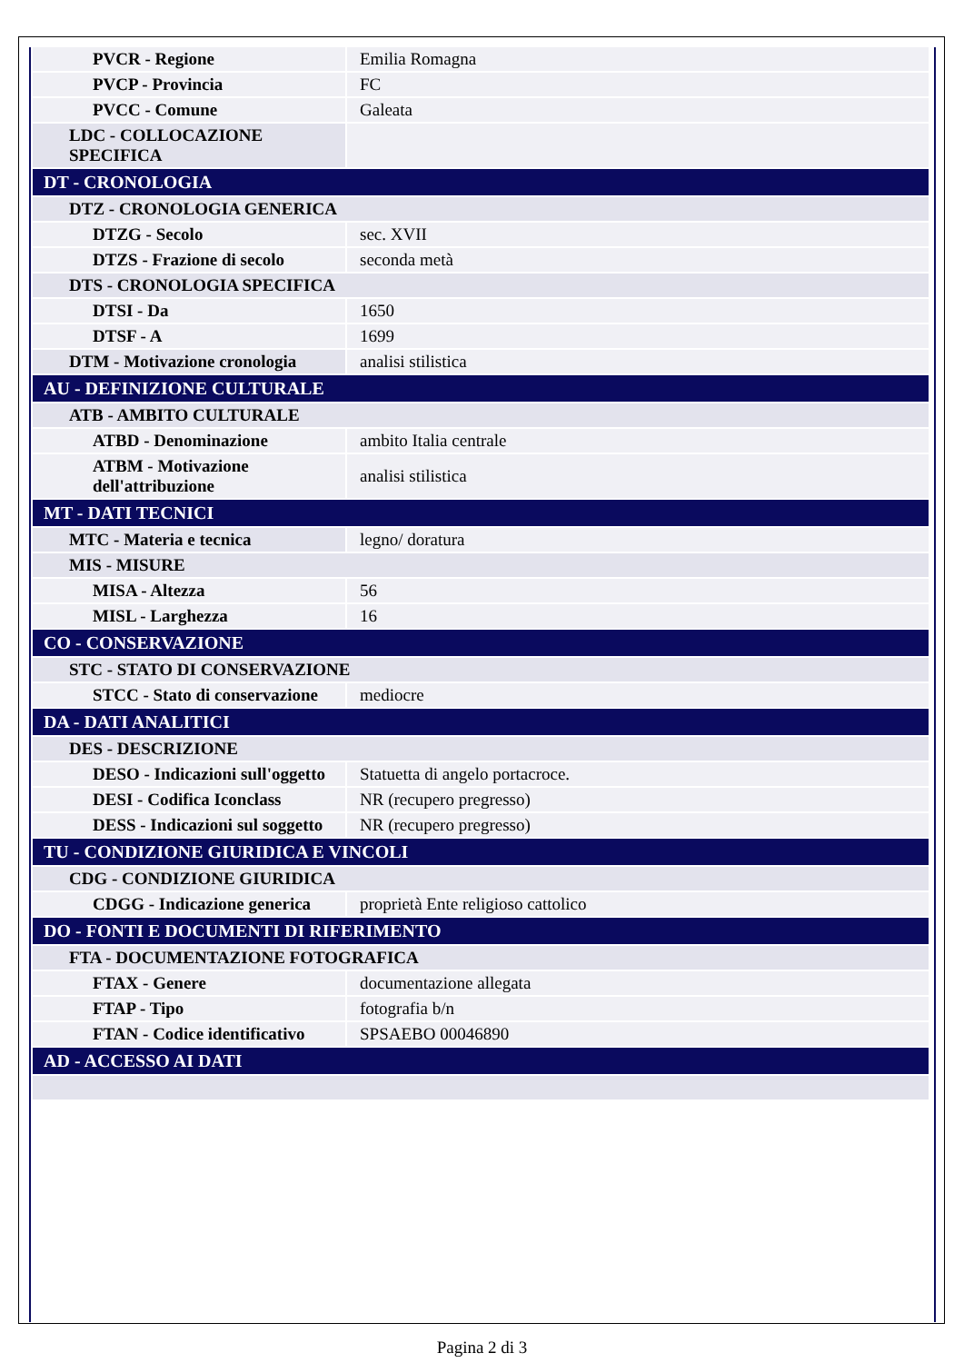| PVCR - Regione | Emilia Romagna |
| PVCP - Provincia | FC |
| PVCC - Comune | Galeata |
| LDC - COLLOCAZIONE SPECIFICA | |
| DT - CRONOLOGIA | |
| DTZ - CRONOLOGIA GENERICA | |
| DTZG - Secolo | sec. XVII |
| DTZS - Frazione di secolo | seconda metà |
| DTS - CRONOLOGIA SPECIFICA | |
| DTSI - Da | 1650 |
| DTSF - A | 1699 |
| DTM - Motivazione cronologia | analisi stilistica |
| AU - DEFINIZIONE CULTURALE | |
| ATB - AMBITO CULTURALE | |
| ATBD - Denominazione | ambito Italia centrale |
| ATBM - Motivazione dell'attribuzione | analisi stilistica |
| MT - DATI TECNICI | |
| MTC - Materia e tecnica | legno/ doratura |
| MIS - MISURE | |
| MISA - Altezza | 56 |
| MISL - Larghezza | 16 |
| CO - CONSERVAZIONE | |
| STC - STATO DI CONSERVAZIONE | |
| STCC - Stato di conservazione | mediocre |
| DA - DATI ANALITICI | |
| DES - DESCRIZIONE | |
| DESO - Indicazioni sull'oggetto | Statuetta di angelo portacroce. |
| DESI - Codifica Iconclass | NR (recupero pregresso) |
| DESS - Indicazioni sul soggetto | NR (recupero pregresso) |
| TU - CONDIZIONE GIURIDICA E VINCOLI | |
| CDG - CONDIZIONE GIURIDICA | |
| CDGG - Indicazione generica | proprietà Ente religioso cattolico |
| DO - FONTI E DOCUMENTI DI RIFERIMENTO | |
| FTA - DOCUMENTAZIONE FOTOGRAFICA | |
| FTAX - Genere | documentazione allegata |
| FTAP - Tipo | fotografia b/n |
| FTAN - Codice identificativo | SPSAEBO 00046890 |
| AD - ACCESSO AI DATI | |
Pagina 2 di 3